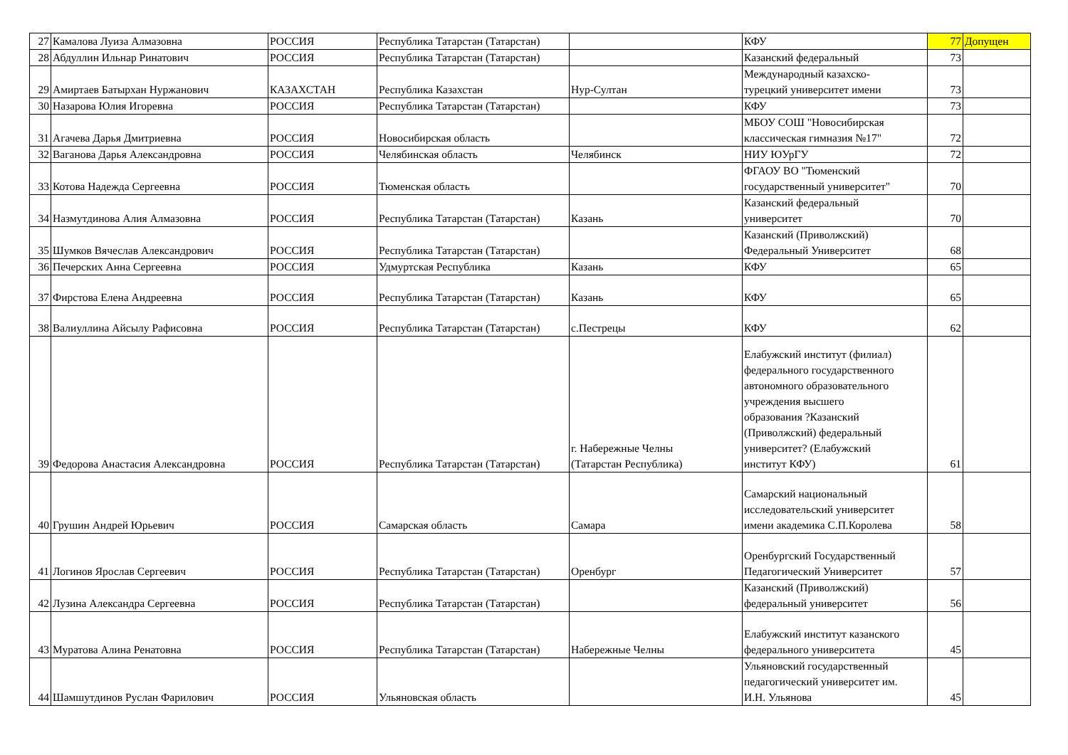| 27 | Камалова Луиза Алмазовна | РОССИЯ | Республика Татарстан (Татарстан) | | КФУ | 77 | Допущен |
| 28 | Абдуллин Ильнар Ринатович | РОССИЯ | Республика Татарстан (Татарстан) | | Казанский федеральный | 73 | |
| 29 | Амиртаев Батырхан Нуржанович | КАЗАХСТАН | Республика Казахстан | Нур-Султан | Международный казахско- турецкий университет имени | 73 | |
| 30 | Назарова Юлия Игоревна | РОССИЯ | Республика Татарстан (Татарстан) | | КФУ | 73 | |
| 31 | Агачева Дарья Дмитриевна | РОССИЯ | Новосибирская область | | МБОУ СОШ "Новосибирская классическая гимназия №17" | 72 | |
| 32 | Ваганова Дарья Александровна | РОССИЯ | Челябинская область | Челябинск | НИУ ЮУрГУ | 72 | |
| 33 | Котова Надежда Сергеевна | РОССИЯ | Тюменская область | | ФГАОУ ВО "Тюменский государственный университет" | 70 | |
| 34 | Назмутдинова Алия Алмазовна | РОССИЯ | Республика Татарстан (Татарстан) | Казань | Казанский федеральный университет | 70 | |
| 35 | Шумков Вячеслав Александрович | РОССИЯ | Республика Татарстан (Татарстан) | | Казанский (Приволжский) Федеральный Университет | 68 | |
| 36 | Печерских Анна Сергеевна | РОССИЯ | Удмуртская Республика | Казань | КФУ | 65 | |
| 37 | Фирстова Елена Андреевна | РОССИЯ | Республика Татарстан (Татарстан) | Казань | КФУ | 65 | |
| 38 | Валиуллина Айсылу Рафисовна | РОССИЯ | Республика Татарстан (Татарстан) | с.Пестрецы | КФУ | 62 | |
| 39 | Федорова Анастасия Александровна | РОССИЯ | Республика Татарстан (Татарстан) | г. Набережные Челны (Татарстан Республика) | Елабужский институт (филиал) федерального государственного автономного образовательного учреждения высшего образования ?Казанский (Приволжский) федеральный университет? (Елабужский институт КФУ) | 61 | |
| 40 | Грушин Андрей Юрьевич | РОССИЯ | Самарская область | Самара | Самарский национальный исследовательский университет имени академика С.П.Королева | 58 | |
| 41 | Логинов Ярослав Сергеевич | РОССИЯ | Республика Татарстан (Татарстан) | Оренбург | Оренбургский Государственный Педагогический Университет | 57 | |
| 42 | Лузина Александра Сергеевна | РОССИЯ | Республика Татарстан (Татарстан) | | Казанский (Приволжский) федеральный университет | 56 | |
| 43 | Муратова Алина Ренатовна | РОССИЯ | Республика Татарстан (Татарстан) | Набережные Челны | Елабужский институт казанского федерального университета | 45 | |
| 44 | Шамшутдинов Руслан Фарилович | РОССИЯ | Ульяновская область | | Ульяновский государственный педагогический университет им. И.Н. Ульянова | 45 | |